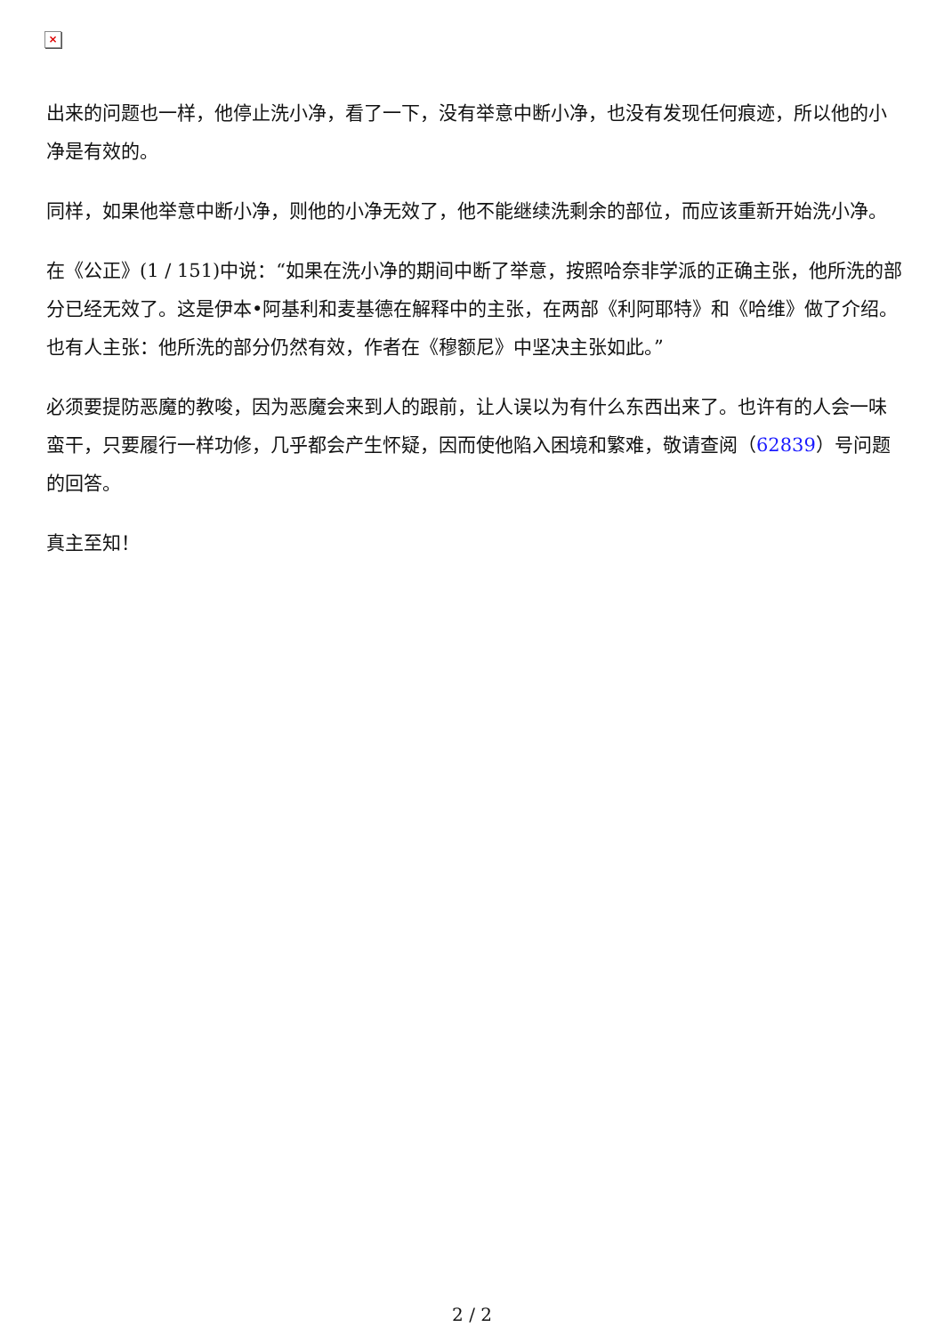×
出来的问题也一样，他停止洗小净，看了一下，没有举意中断小净，也没有发现任何痕迹，所以他的小净是有效的。
同样，如果他举意中断小净，则他的小净无效了，他不能继续洗剩余的部位，而应该重新开始洗小净。
在《公正》(1 / 151)中说：“如果在洗小净的期间中断了举意，按照哈奈非学派的正确主张，他所洗的部分已经无效了。这是伊本•阿基利和麦基德在解释中的主张，在两部《利阿耶特》和《哈维》做了介绍。也有人主张：他所洗的部分仍然有效，作者在《穆额尼》中坚决主张如此。”
必须要提防恶魔的教唆，因为恶魔会来到人的跟前，让人误以为有什么东西出来了。也许有的人会一味蛮干，只要履行一样功修，几乎都会产生怀疑，因而使他陷入困境和繁难，敬请查阅（62839）号问题的回答。
真主至知！
2 / 2